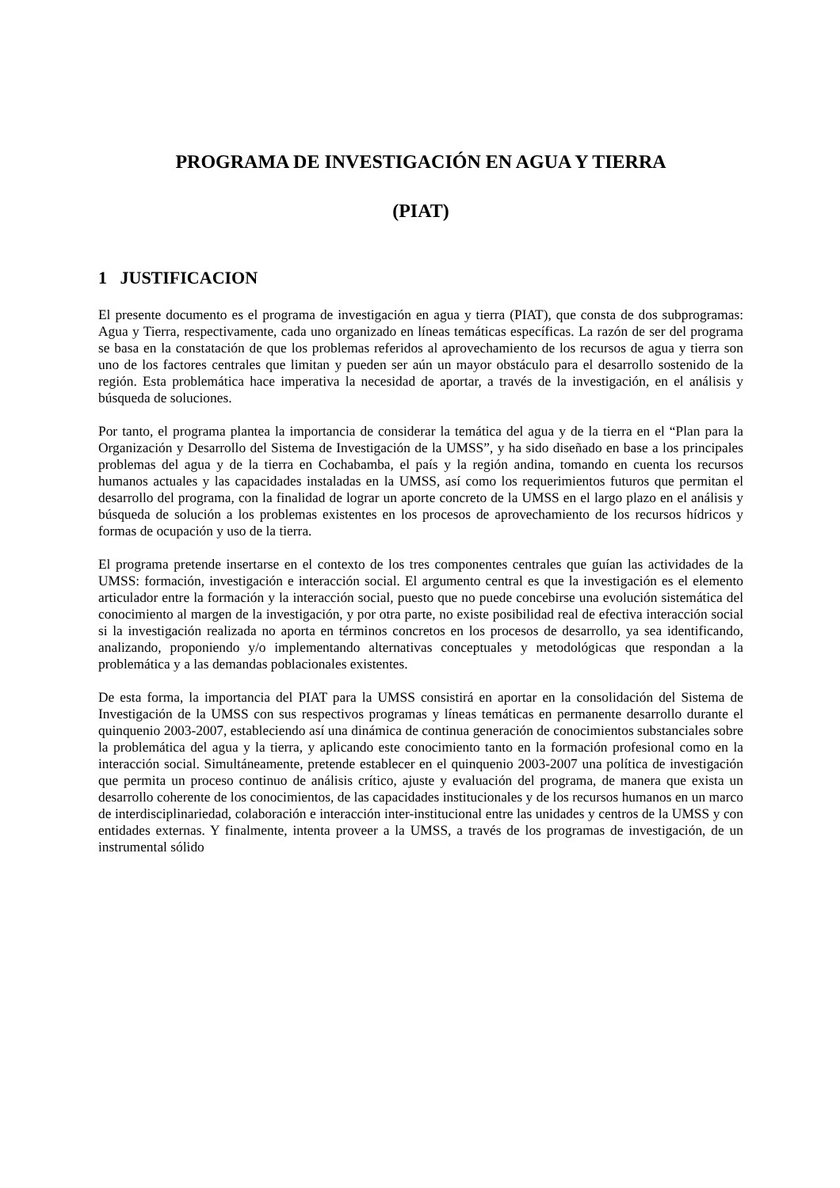PROGRAMA DE INVESTIGACIÓN EN AGUA Y TIERRA
(PIAT)
1 JUSTIFICACION
El presente documento es el programa de investigación en agua y tierra (PIAT), que consta de dos subprogramas: Agua y Tierra, respectivamente, cada uno organizado en líneas temáticas específicas. La razón de ser del programa se basa en la constatación de que los problemas referidos al aprovechamiento de los recursos de agua y tierra son uno de los factores centrales que limitan y pueden ser aún un mayor obstáculo para el desarrollo sostenido de la región. Esta problemática hace imperativa la necesidad de aportar, a través de la investigación, en el análisis y búsqueda de soluciones.
Por tanto, el programa plantea la importancia de considerar la temática del agua y de la tierra en el “Plan para la Organización y Desarrollo del Sistema de Investigación de la UMSS”, y ha sido diseñado en base a los principales problemas del agua y de la tierra en Cochabamba, el país y la región andina, tomando en cuenta los recursos humanos actuales y las capacidades instaladas en la UMSS, así como los requerimientos futuros que permitan el desarrollo del programa, con la finalidad de lograr un aporte concreto de la UMSS en el largo plazo en el análisis y búsqueda de solución a los problemas existentes en los procesos de aprovechamiento de los recursos hídricos y formas de ocupación y uso de la tierra.
El programa pretende insertarse en el contexto de los tres componentes centrales que guían las actividades de la UMSS: formación, investigación e interacción social. El argumento central es que la investigación es el elemento articulador entre la formación y la interacción social, puesto que no puede concebirse una evolución sistemática del conocimiento al margen de la investigación, y por otra parte, no existe posibilidad real de efectiva interacción social si la investigación realizada no aporta en términos concretos en los procesos de desarrollo, ya sea identificando, analizando, proponiendo y/o implementando alternativas conceptuales y metodológicas que respondan a la problemática y a las demandas poblacionales existentes.
De esta forma, la importancia del PIAT para la UMSS consistirá en aportar en la consolidación del Sistema de Investigación de la UMSS con sus respectivos programas y líneas temáticas en permanente desarrollo durante el quinquenio 2003-2007, estableciendo así una dinámica de continua generación de conocimientos substanciales sobre la problemática del agua y la tierra, y aplicando este conocimiento tanto en la formación profesional como en la interacción social. Simultáneamente, pretende establecer en el quinquenio 2003-2007 una política de investigación que permita un proceso continuo de análisis crítico, ajuste y evaluación del programa, de manera que exista un desarrollo coherente de los conocimientos, de las capacidades institucionales y de los recursos humanos en un marco de interdisciplinariedad, colaboración e interacción inter-institucional entre las unidades y centros de la UMSS y con entidades externas. Y finalmente, intenta proveer a la UMSS, a través de los programas de investigación, de un instrumental sólido